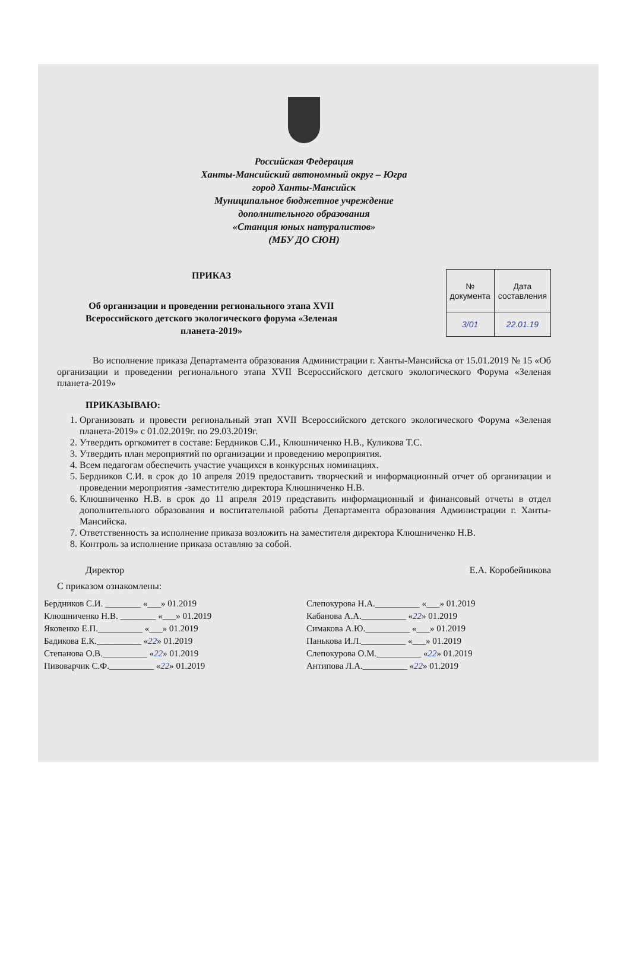Российская Федерация
Ханты-Мансийский автономный округ – Югра
город Ханты-Мансийск
Муниципальное бюджетное учреждение
дополнительного образования
«Станция юных натуралистов»
(МБУ ДО СЮН)
ПРИКАЗ
Об организации и проведении регионального этапа XVII Всероссийского детского экологического форума «Зеленая планета-2019»
| № документа | Дата составления |
| --- | --- |
| 3/01 | 22.01.19 |
Во исполнение приказа Департамента образования Администрации г. Ханты-Мансийска от 15.01.2019 № 15 «Об организации и проведении регионального этапа XVII Всероссийского детского экологического Форума «Зеленая планета-2019»
ПРИКАЗЫВАЮ:
1. Организовать и провести региональный этап XVII Всероссийского детского экологического Форума «Зеленая планета-2019» с 01.02.2019г. по 29.03.2019г.
2. Утвердить оргкомитет в составе: Бердников С.И., Клюшниченко Н.В., Куликова Т.С.
3. Утвердить план мероприятий по организации и проведению мероприятия.
4. Всем педагогам обеспечить участие учащихся в конкурсных номинациях.
5. Бердников С.И. в срок до 10 апреля 2019 предоставить творческий и информационный отчет об организации и проведении мероприятия -заместителю директора Клюшниченко Н.В.
6. Клюшниченко Н.В. в срок до 11 апреля 2019 представить информационный и финансовый отчеты в отдел дополнительного образования и воспитательной работы Департамента образования Администрации г. Ханты-Мансийска.
7. Ответственность за исполнение приказа возложить на заместителя директора Клюшниченко Н.В.
8. Контроль за исполнение приказа оставляю за собой.
Директор Е.А. Коробейникова
С приказом ознакомлены:
Бердников С.И. ________ «___» 01.2019
Клюшниченко Н.В. ________ «___» 01.2019
Яковенко Е.П.__________ «___» 01.2019
Бадикова Е.К.__________ «22» 01.2019
Степанова О.В.__________ «22» 01.2019
Пивоварчик С.Ф.__________ «22» 01.2019
Слепокурова Н.А.__________ «___» 01.2019
Кабанова А.А.__________ «22» 01.2019
Симакова А.Ю.__________ «___» 01.2019
Панькова И.Л.__________ «___» 01.2019
Слепокурова О.М.__________ «22» 01.2019
Антипова Л.А.__________ «22» 01.2019